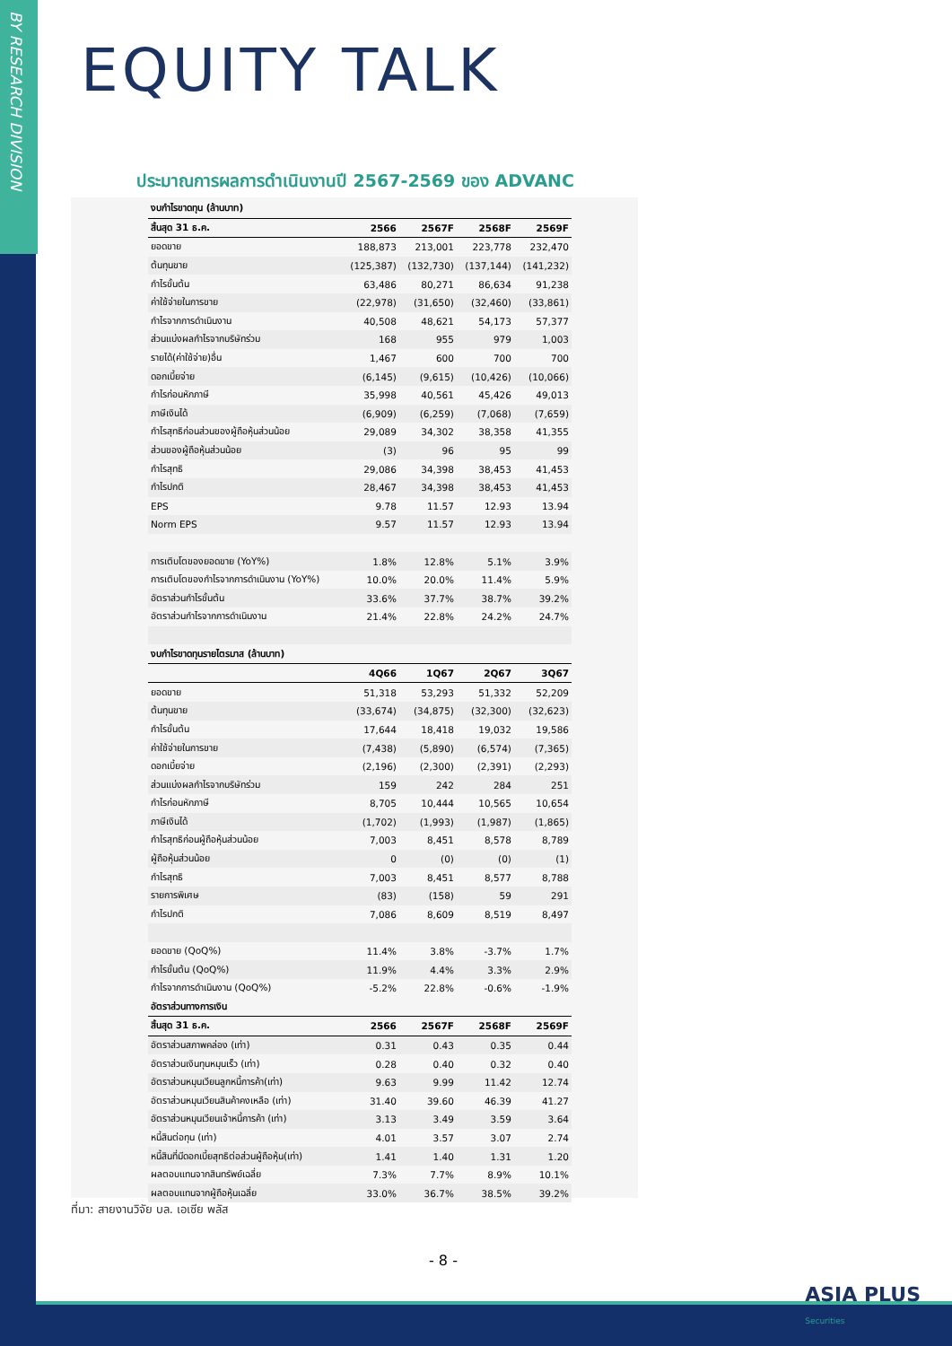BY RESEARCH DIVISION
EQUITY TALK
ประมาณการผลการดำเนินงานปี 2567-2569 ของ ADVANC
| งบกำไรขาดทุน (ล้านบาท) | | | | |
| สิ้นสุด 31 ธ.ค. | 2566 | 2567F | 2568F | 2569F |
| ยอดขาย | 188,873 | 213,001 | 223,778 | 232,470 |
| ต้นทุนขาย | (125,387) | (132,730) | (137,144) | (141,232) |
| กำไรขั้นต้น | 63,486 | 80,271 | 86,634 | 91,238 |
| ค่าใช้จ่ายในการขาย | (22,978) | (31,650) | (32,460) | (33,861) |
| กำไรจากการดำเนินงาน | 40,508 | 48,621 | 54,173 | 57,377 |
| ส่วนแบ่งผลกำไรจากบริษัทร่วม | 168 | 955 | 979 | 1,003 |
| รายได้(ค่าใช้จ่าย)อื่น | 1,467 | 600 | 700 | 700 |
| ดอกเบี้ยจ่าย | (6,145) | (9,615) | (10,426) | (10,066) |
| กำไรก่อนหักภาษี | 35,998 | 40,561 | 45,426 | 49,013 |
| ภาษีเงินได้ | (6,909) | (6,259) | (7,068) | (7,659) |
| กำไรสุทธิก่อนส่วนของผู้ถือหุ้นส่วนน้อย | 29,089 | 34,302 | 38,358 | 41,355 |
| ส่วนของผู้ถือหุ้นส่วนน้อย | (3) | 96 | 95 | 99 |
| กำไรสุทธิ | 29,086 | 34,398 | 38,453 | 41,453 |
| กำไรปกติ | 28,467 | 34,398 | 38,453 | 41,453 |
| EPS | 9.78 | 11.57 | 12.93 | 13.94 |
| Norm EPS | 9.57 | 11.57 | 12.93 | 13.94 |
| การเติบโตของยอดขาย (YoY%) | 1.8% | 12.8% | 5.1% | 3.9% |
| การเติบโตของกำไรจากการดำเนินงาน (YoY%) | 10.0% | 20.0% | 11.4% | 5.9% |
| อัตราส่วนกำไรขั้นต้น | 33.6% | 37.7% | 38.7% | 39.2% |
| อัตราส่วนกำไรจากการดำเนินงาน | 21.4% | 22.8% | 24.2% | 24.7% |
| งบกำไรขาดทุนรายไตรมาส (ล้านบาท) | | | | |
| | 4Q66 | 1Q67 | 2Q67 | 3Q67 |
| ยอดขาย | 51,318 | 53,293 | 51,332 | 52,209 |
| ต้นทุนขาย | (33,674) | (34,875) | (32,300) | (32,623) |
| กำไรขั้นต้น | 17,644 | 18,418 | 19,032 | 19,586 |
| ค่าใช้จ่ายในการขาย | (7,438) | (5,890) | (6,574) | (7,365) |
| ดอกเบี้ยจ่าย | (2,196) | (2,300) | (2,391) | (2,293) |
| ส่วนแบ่งผลกำไรจากบริษัทร่วม | 159 | 242 | 284 | 251 |
| กำไรก่อนหักภาษี | 8,705 | 10,444 | 10,565 | 10,654 |
| ภาษีเงินได้ | (1,702) | (1,993) | (1,987) | (1,865) |
| กำไรสุทธิก่อนผู้ถือหุ้นส่วนน้อย | 7,003 | 8,451 | 8,578 | 8,789 |
| ผู้ถือหุ้นส่วนน้อย | 0 | (0) | (0) | (1) |
| กำไรสุทธิ | 7,003 | 8,451 | 8,577 | 8,788 |
| รายการพิเศษ | (83) | (158) | 59 | 291 |
| กำไรปกติ | 7,086 | 8,609 | 8,519 | 8,497 |
| ยอดขาย (QoQ%) | 11.4% | 3.8% | -3.7% | 1.7% |
| กำไรขั้นต้น (QoQ%) | 11.9% | 4.4% | 3.3% | 2.9% |
| กำไรจากการดำเนินงาน (QoQ%) | -5.2% | 22.8% | -0.6% | -1.9% |
| อัตราส่วนทางการเงิน | | | | |
| สิ้นสุด 31 ธ.ค. | 2566 | 2567F | 2568F | 2569F |
| อัตราส่วนสภาพคล่อง (เท่า) | 0.31 | 0.43 | 0.35 | 0.44 |
| อัตราส่วนเงินทุนหมุนเร็ว (เท่า) | 0.28 | 0.40 | 0.32 | 0.40 |
| อัตราส่วนหมุนเวียนลูกหนี้การค้า(เท่า) | 9.63 | 9.99 | 11.42 | 12.74 |
| อัตราส่วนหมุนเวียนสินค้าคงเหลือ (เท่า) | 31.40 | 39.60 | 46.39 | 41.27 |
| อัตราส่วนหมุนเวียนเจ้าหนี้การค้า (เท่า) | 3.13 | 3.49 | 3.59 | 3.64 |
| หนี้สินต่อทุน (เท่า) | 4.01 | 3.57 | 3.07 | 2.74 |
| หนี้สินที่มีดอกเบี้ยสุทธิต่อส่วนผู้ถือหุ้น(เท่า) | 1.41 | 1.40 | 1.31 | 1.20 |
| ผลตอบแทนจากสินทรัพย์เฉลี่ย | 7.3% | 7.7% | 8.9% | 10.1% |
| ผลตอบแทนจากผู้ถือหุ้นเฉลี่ย | 33.0% | 36.7% | 38.5% | 39.2% |
ที่มา: สายงานวิจัย บล. เอเซีย พลัส
- 8 -
ASIA PLUS
Securities